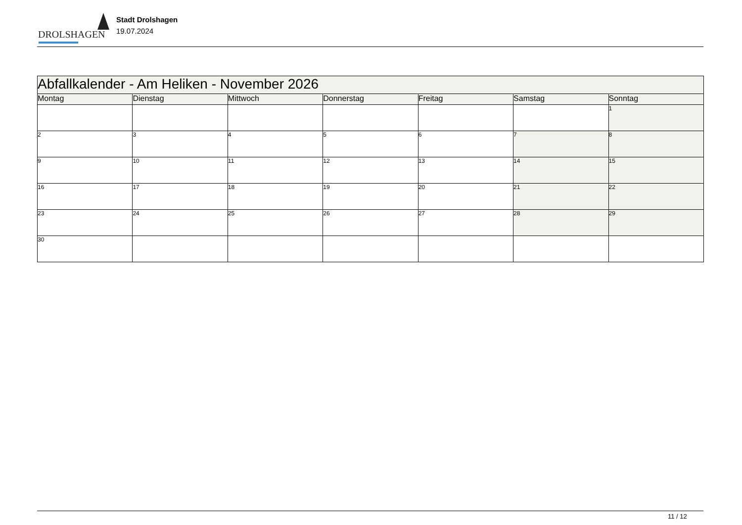DROLSHAGEN
Stadt Drolshagen
19.07.2024
| Abfallkalender - Am Heliken - November 2026 | | | | | | |
| Montag | Dienstag | Mittwoch | Donnerstag | Freitag | Samstag | Sonntag |
| | | | | | | 1 |
| 2 | 3 | 4 | 5 | 6 | 7 | 8 |
| 9 | 10 | 11 | 12 | 13 | 14 | 15 |
| 16 | 17 | 18 | 19 | 20 | 21 | 22 |
| 23 | 24 | 25 | 26 | 27 | 28 | 29 |
| 30 | | | | | | |
11 / 12